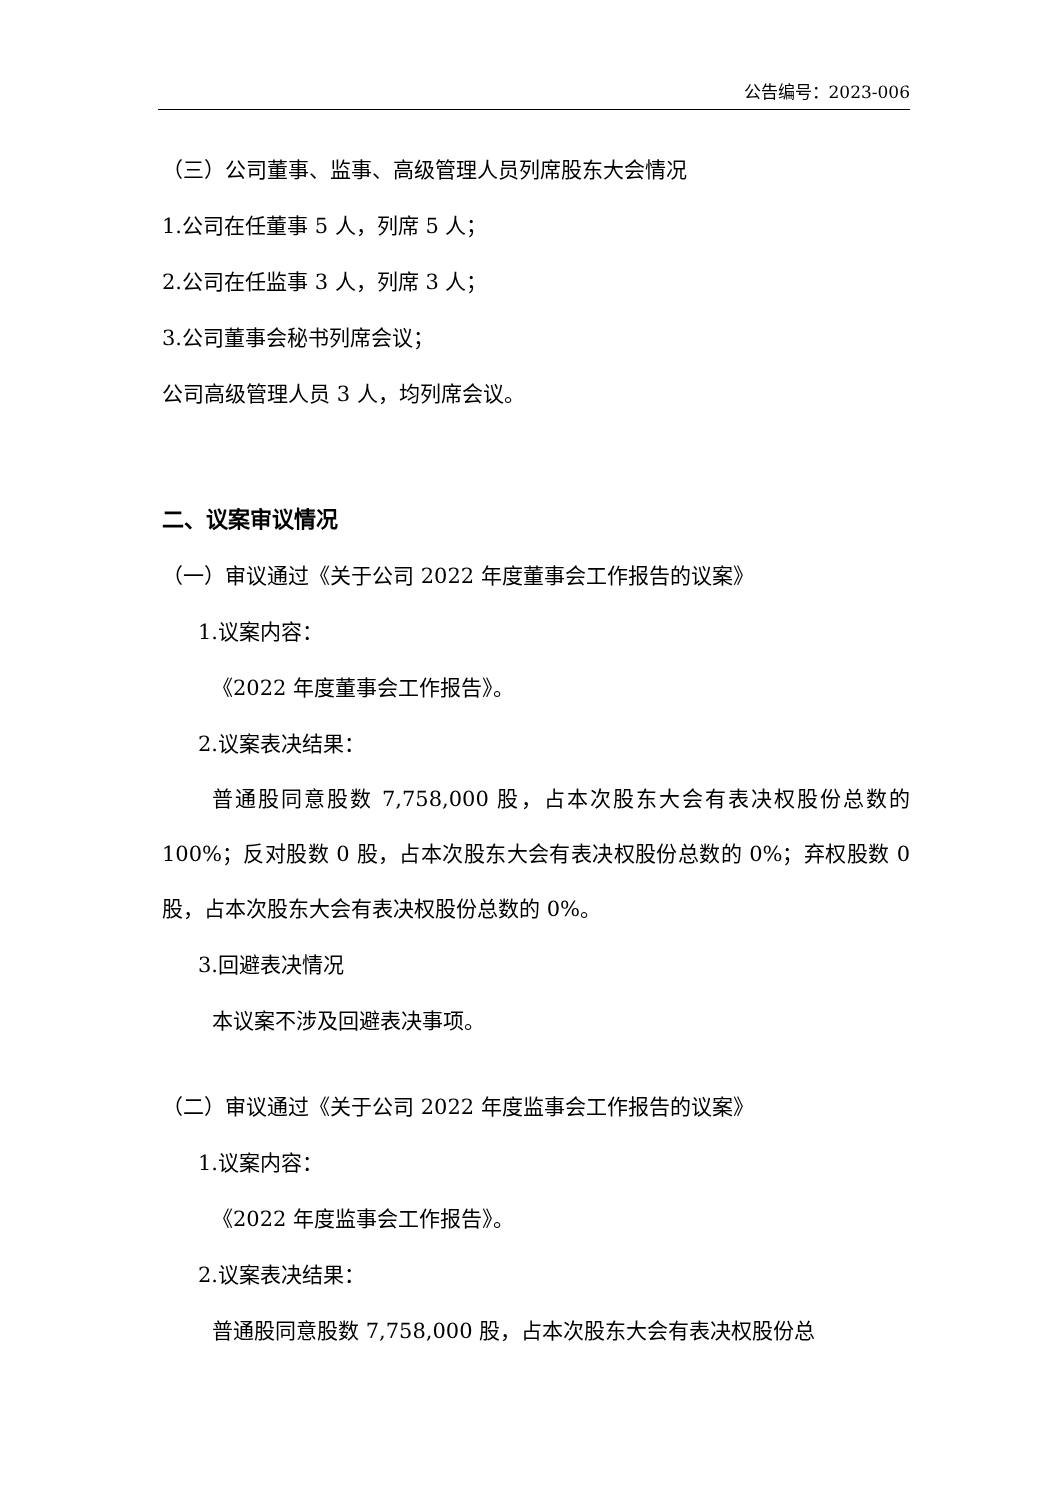公告编号：2023-006
（三）公司董事、监事、高级管理人员列席股东大会情况
1.公司在任董事 5 人，列席 5 人；
2.公司在任监事 3 人，列席 3 人；
3.公司董事会秘书列席会议；
公司高级管理人员 3 人，均列席会议。
二、议案审议情况
（一）审议通过《关于公司 2022 年度董事会工作报告的议案》
1.议案内容：
《2022 年度董事会工作报告》。
2.议案表决结果：
普通股同意股数 7,758,000 股，占本次股东大会有表决权股份总数的 100%；反对股数 0 股，占本次股东大会有表决权股份总数的 0%；弃权股数 0 股，占本次股东大会有表决权股份总数的 0%。
3.回避表决情况
本议案不涉及回避表决事项。
（二）审议通过《关于公司 2022 年度监事会工作报告的议案》
1.议案内容：
《2022 年度监事会工作报告》。
2.议案表决结果：
普通股同意股数 7,758,000 股，占本次股东大会有表决权股份总